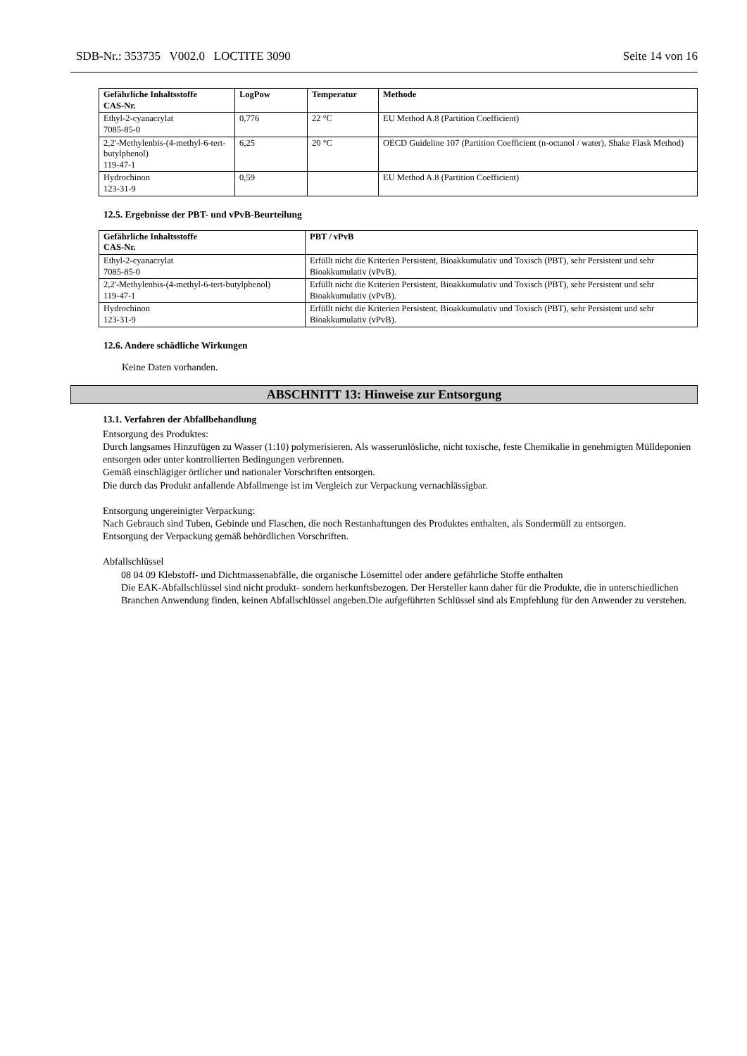SDB-Nr.: 353735 V002.0 LOCTITE 3090 Seite 14 von 16
| Gefährliche Inhaltsstoffe CAS-Nr. | LogPow | Temperatur | Methode |
| --- | --- | --- | --- |
| Ethyl-2-cyanacrylat 7085-85-0 | 0,776 | 22 °C | EU Method A.8 (Partition Coefficient) |
| 2,2'-Methylenbis-(4-methyl-6-tert-butylphenol) 119-47-1 | 6,25 | 20 °C | OECD Guideline 107 (Partition Coefficient (n-octanol / water), Shake Flask Method) |
| Hydrochinon 123-31-9 | 0,59 | | EU Method A.8 (Partition Coefficient) |
12.5. Ergebnisse der PBT- und vPvB-Beurteilung
| Gefährliche Inhaltsstoffe CAS-Nr. | PBT / vPvB |
| --- | --- |
| Ethyl-2-cyanacrylat 7085-85-0 | Erfüllt nicht die Kriterien Persistent, Bioakkumulativ und Toxisch (PBT), sehr Persistent und sehr Bioakkumulativ (vPvB). |
| 2,2'-Methylenbis-(4-methyl-6-tert-butylphenol) 119-47-1 | Erfüllt nicht die Kriterien Persistent, Bioakkumulativ und Toxisch (PBT), sehr Persistent und sehr Bioakkumulativ (vPvB). |
| Hydrochinon 123-31-9 | Erfüllt nicht die Kriterien Persistent, Bioakkumulativ und Toxisch (PBT), sehr Persistent und sehr Bioakkumulativ (vPvB). |
12.6. Andere schädliche Wirkungen
Keine Daten vorhanden.
ABSCHNITT 13: Hinweise zur Entsorgung
13.1. Verfahren der Abfallbehandlung
Entsorgung des Produktes:
Durch langsames Hinzufügen zu Wasser (1:10) polymerisieren. Als wasserunlösliche, nicht toxische, feste Chemikalie in genehmigten Mülldeponien entsorgen oder unter kontrollierten Bedingungen verbrennen.
Gemäß einschlägiger örtlicher und nationaler Vorschriften entsorgen.
Die durch das Produkt anfallende Abfallmenge ist im Vergleich zur Verpackung vernachlässigbar.
Entsorgung ungereinigter Verpackung:
Nach Gebrauch sind Tuben, Gebinde und Flaschen, die noch Restanhaftungen des Produktes enthalten, als Sondermüll zu entsorgen.
Entsorgung der Verpackung gemäß behördlichen Vorschriften.
Abfallschlüssel
08 04 09 Klebstoff- und Dichtmassenabfälle, die organische Lösemittel oder andere gefährliche Stoffe enthalten
Die EAK-Abfallschlüssel sind nicht produkt- sondern herkunftsbezogen. Der Hersteller kann daher für die Produkte, die in unterschiedlichen Branchen Anwendung finden, keinen Abfallschlüssel angeben.Die aufgeführten Schlüssel sind als Empfehlung für den Anwender zu verstehen.